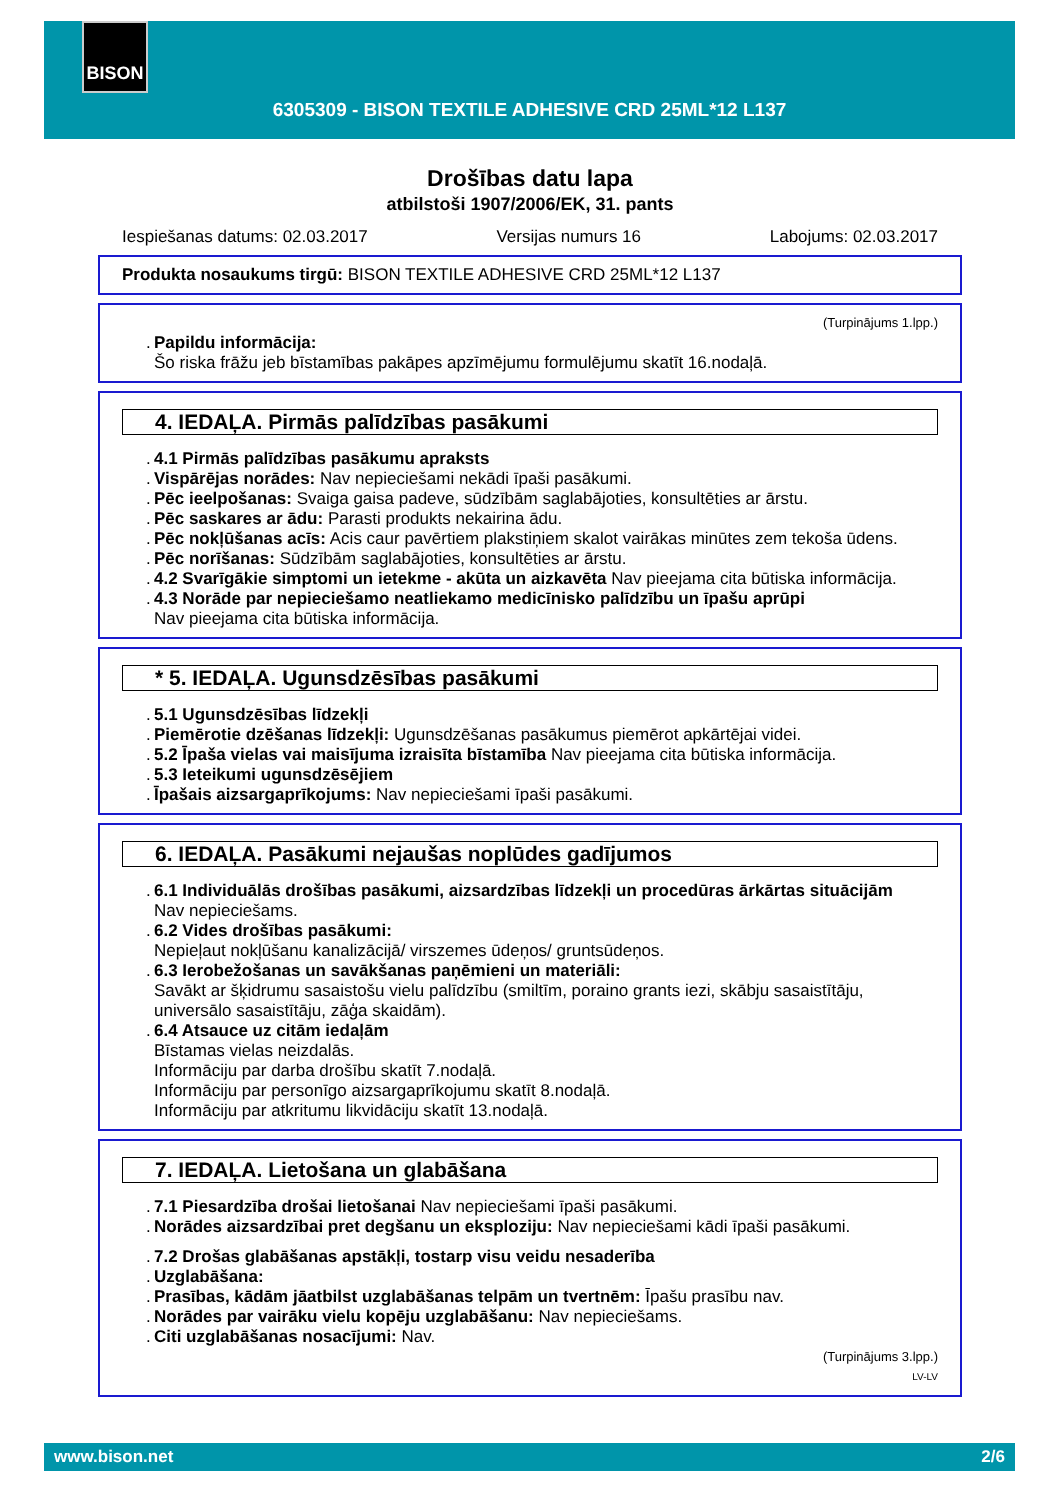BISON
6305309 - BISON TEXTILE ADHESIVE CRD 25ML*12 L137
Drošības datu lapa
atbilstoši 1907/2006/EK, 31. pants
Iespiešanas datums: 02.03.2017 Versijas numurs 16 Labojums: 02.03.2017
Produkta nosaukums tirgū: BISON TEXTILE ADHESIVE CRD 25ML*12 L137
(Turpinājums 1.lpp.)
. Papildu informācija:
Šo riska frāžu jeb bīstamības pakāpes apzīmējumu formulējumu skatīt 16.nodaļā.
4. IEDAĻA. Pirmās palīdzības pasākumi
. 4.1 Pirmās palīdzības pasākumu apraksts
. Vispārējas norādes: Nav nepieciešami nekādi īpaši pasākumi.
. Pēc ieelpošanas: Svaiga gaisa padeve, sūdzībām saglabājoties, konsultēties ar ārstu.
. Pēc saskares ar ādu: Parasti produkts nekairina ādu.
. Pēc nokļūšanas acīs: Acis caur pavērtiem plakstiņiem skalot vairākas minūtes zem tekoša ūdens.
. Pēc norīšanas: Sūdzībām saglabājoties, konsultēties ar ārstu.
. 4.2 Svarīgākie simptomi un ietekme - akūta un aizkavēta Nav pieejama cita būtiska informācija.
. 4.3 Norāde par nepieciešamo neatliekamo medicīnisko palīdzību un īpašu aprūpi
Nav pieejama cita būtiska informācija.
* 5. IEDAĻA. Ugunsdzēsības pasākumi
. 5.1 Ugunsdzēsības līdzekļi
. Piemērotie dzēšanas līdzekļi: Ugunsdzēšanas pasākumus piemērot apkārtējai videi.
. 5.2 Īpaša vielas vai maisījuma izraisīta bīstamība Nav pieejama cita būtiska informācija.
. 5.3 Ieteikumi ugunsdzēsējiem
. Īpašais aizsargaprīkojums: Nav nepieciešami īpaši pasākumi.
6. IEDAĻA. Pasākumi nejaušas noplūdes gadījumos
. 6.1 Individuālās drošības pasākumi, aizsardzības līdzekļi un procedūras ārkārtas situācijām
Nav nepieciešams.
. 6.2 Vides drošības pasākumi:
Nepieļaut nokļūšanu kanalizācijā/ virszemes ūdeņos/ gruntsūdeņos.
. 6.3 Ierobežošanas un savākšanas paņēmieni un materiāli:
Savākt ar šķidrumu sasaistošu vielu palīdzību (smiltīm, poraino grants iezi, skābju sasaistītāju, universālo sasaistītāju, zāģa skaidām).
. 6.4 Atsauce uz citām iedaļām
Bīstamas vielas neizdalās.
Informāciju par darba drošību skatīt 7.nodaļā.
Informāciju par personīgo aizsargaprīkojumu skatīt 8.nodaļā.
Informāciju par atkritumu likvidāciju skatīt 13.nodaļā.
7. IEDAĻA. Lietošana un glabāšana
. 7.1 Piesardzība drošai lietošanai Nav nepieciešami īpaši pasākumi.
. Norādes aizsardzībai pret degšanu un eksploziju: Nav nepieciešami kādi īpaši pasākumi.
. 7.2 Drošas glabāšanas apstākļi, tostarp visu veidu nesaderība
. Uzglabāšana:
. Prasības, kādām jāatbilst uzglabāšanas telpām un tvertnēm: Īpašu prasību nav.
. Norādes par vairāku vielu kopēju uzglabāšanu: Nav nepieciešams.
. Citi uzglabāšanas nosacījumi: Nav.
(Turpinājums 3.lpp.)
LV-LV
www.bison.net 2/6